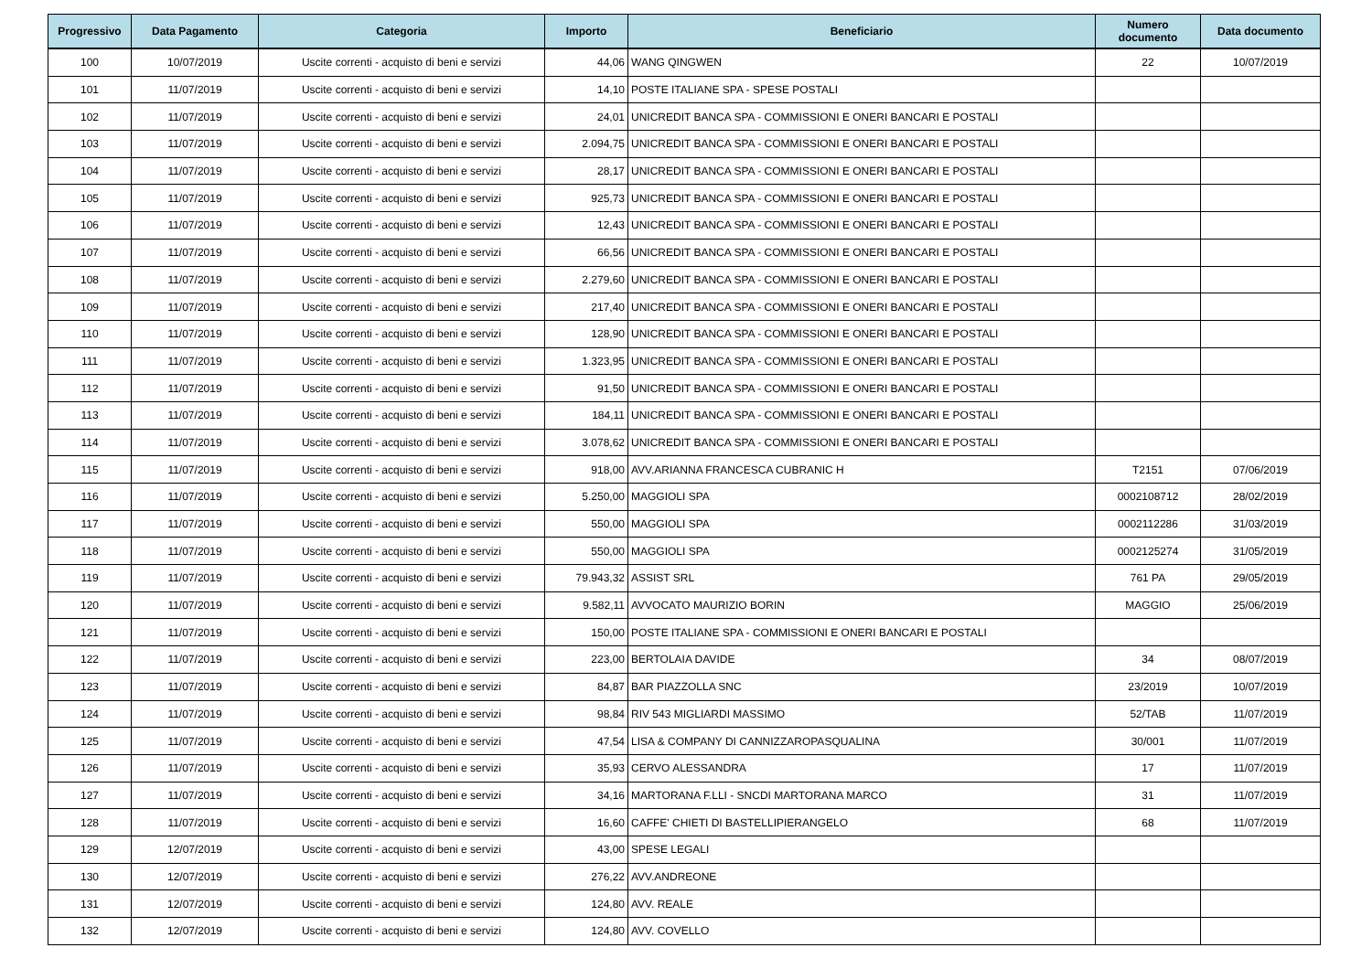| Progressivo | Data Pagamento | Categoria | Importo | Beneficiario | Numero documento | Data documento |
| --- | --- | --- | --- | --- | --- | --- |
| 100 | 10/07/2019 | Uscite correnti - acquisto di beni e servizi | 44,06 | WANG QINGWEN | 22 | 10/07/2019 |
| 101 | 11/07/2019 | Uscite correnti - acquisto di beni e servizi | 14,10 | POSTE ITALIANE SPA - SPESE POSTALI | | |
| 102 | 11/07/2019 | Uscite correnti - acquisto di beni e servizi | 24,01 | UNICREDIT BANCA SPA - COMMISSIONI E ONERI BANCARI E POSTALI | | |
| 103 | 11/07/2019 | Uscite correnti - acquisto di beni e servizi | 2.094,75 | UNICREDIT BANCA SPA - COMMISSIONI E ONERI BANCARI E POSTALI | | |
| 104 | 11/07/2019 | Uscite correnti - acquisto di beni e servizi | 28,17 | UNICREDIT BANCA SPA - COMMISSIONI E ONERI BANCARI E POSTALI | | |
| 105 | 11/07/2019 | Uscite correnti - acquisto di beni e servizi | 925,73 | UNICREDIT BANCA SPA - COMMISSIONI E ONERI BANCARI E POSTALI | | |
| 106 | 11/07/2019 | Uscite correnti - acquisto di beni e servizi | 12,43 | UNICREDIT BANCA SPA - COMMISSIONI E ONERI BANCARI E POSTALI | | |
| 107 | 11/07/2019 | Uscite correnti - acquisto di beni e servizi | 66,56 | UNICREDIT BANCA SPA - COMMISSIONI E ONERI BANCARI E POSTALI | | |
| 108 | 11/07/2019 | Uscite correnti - acquisto di beni e servizi | 2.279,60 | UNICREDIT BANCA SPA - COMMISSIONI E ONERI BANCARI E POSTALI | | |
| 109 | 11/07/2019 | Uscite correnti - acquisto di beni e servizi | 217,40 | UNICREDIT BANCA SPA - COMMISSIONI E ONERI BANCARI E POSTALI | | |
| 110 | 11/07/2019 | Uscite correnti - acquisto di beni e servizi | 128,90 | UNICREDIT BANCA SPA - COMMISSIONI E ONERI BANCARI E POSTALI | | |
| 111 | 11/07/2019 | Uscite correnti - acquisto di beni e servizi | 1.323,95 | UNICREDIT BANCA SPA - COMMISSIONI E ONERI BANCARI E POSTALI | | |
| 112 | 11/07/2019 | Uscite correnti - acquisto di beni e servizi | 91,50 | UNICREDIT BANCA SPA - COMMISSIONI E ONERI BANCARI E POSTALI | | |
| 113 | 11/07/2019 | Uscite correnti - acquisto di beni e servizi | 184,11 | UNICREDIT BANCA SPA - COMMISSIONI E ONERI BANCARI E POSTALI | | |
| 114 | 11/07/2019 | Uscite correnti - acquisto di beni e servizi | 3.078,62 | UNICREDIT BANCA SPA - COMMISSIONI E ONERI BANCARI E POSTALI | | |
| 115 | 11/07/2019 | Uscite correnti - acquisto di beni e servizi | 918,00 | AVV.ARIANNA FRANCESCA CUBRANIC H | T2151 | 07/06/2019 |
| 116 | 11/07/2019 | Uscite correnti - acquisto di beni e servizi | 5.250,00 | MAGGIOLI SPA | 0002108712 | 28/02/2019 |
| 117 | 11/07/2019 | Uscite correnti - acquisto di beni e servizi | 550,00 | MAGGIOLI SPA | 0002112286 | 31/03/2019 |
| 118 | 11/07/2019 | Uscite correnti - acquisto di beni e servizi | 550,00 | MAGGIOLI SPA | 0002125274 | 31/05/2019 |
| 119 | 11/07/2019 | Uscite correnti - acquisto di beni e servizi | 79.943,32 | ASSIST SRL | 761 PA | 29/05/2019 |
| 120 | 11/07/2019 | Uscite correnti - acquisto di beni e servizi | 9.582,11 | AVVOCATO MAURIZIO BORIN | MAGGIO | 25/06/2019 |
| 121 | 11/07/2019 | Uscite correnti - acquisto di beni e servizi | 150,00 | POSTE ITALIANE SPA - COMMISSIONI E ONERI BANCARI E POSTALI | | |
| 122 | 11/07/2019 | Uscite correnti - acquisto di beni e servizi | 223,00 | BERTOLAIA DAVIDE | 34 | 08/07/2019 |
| 123 | 11/07/2019 | Uscite correnti - acquisto di beni e servizi | 84,87 | BAR PIAZZOLLA SNC | 23/2019 | 10/07/2019 |
| 124 | 11/07/2019 | Uscite correnti - acquisto di beni e servizi | 98,84 | RIV 543 MIGLIARDI MASSIMO | 52/TAB | 11/07/2019 |
| 125 | 11/07/2019 | Uscite correnti - acquisto di beni e servizi | 47,54 | LISA & COMPANY DI CANNIZZAROPASQUALINA | 30/001 | 11/07/2019 |
| 126 | 11/07/2019 | Uscite correnti - acquisto di beni e servizi | 35,93 | CERVO ALESSANDRA | 17 | 11/07/2019 |
| 127 | 11/07/2019 | Uscite correnti - acquisto di beni e servizi | 34,16 | MARTORANA F.LLI - SNCDI MARTORANA MARCO | 31 | 11/07/2019 |
| 128 | 11/07/2019 | Uscite correnti - acquisto di beni e servizi | 16,60 | CAFFE' CHIETI DI BASTELLIPIERANGELO | 68 | 11/07/2019 |
| 129 | 12/07/2019 | Uscite correnti - acquisto di beni e servizi | 43,00 | SPESE LEGALI | | |
| 130 | 12/07/2019 | Uscite correnti - acquisto di beni e servizi | 276,22 | AVV.ANDREONE | | |
| 131 | 12/07/2019 | Uscite correnti - acquisto di beni e servizi | 124,80 | AVV. REALE | | |
| 132 | 12/07/2019 | Uscite correnti - acquisto di beni e servizi | 124,80 | AVV. COVELLO | | |